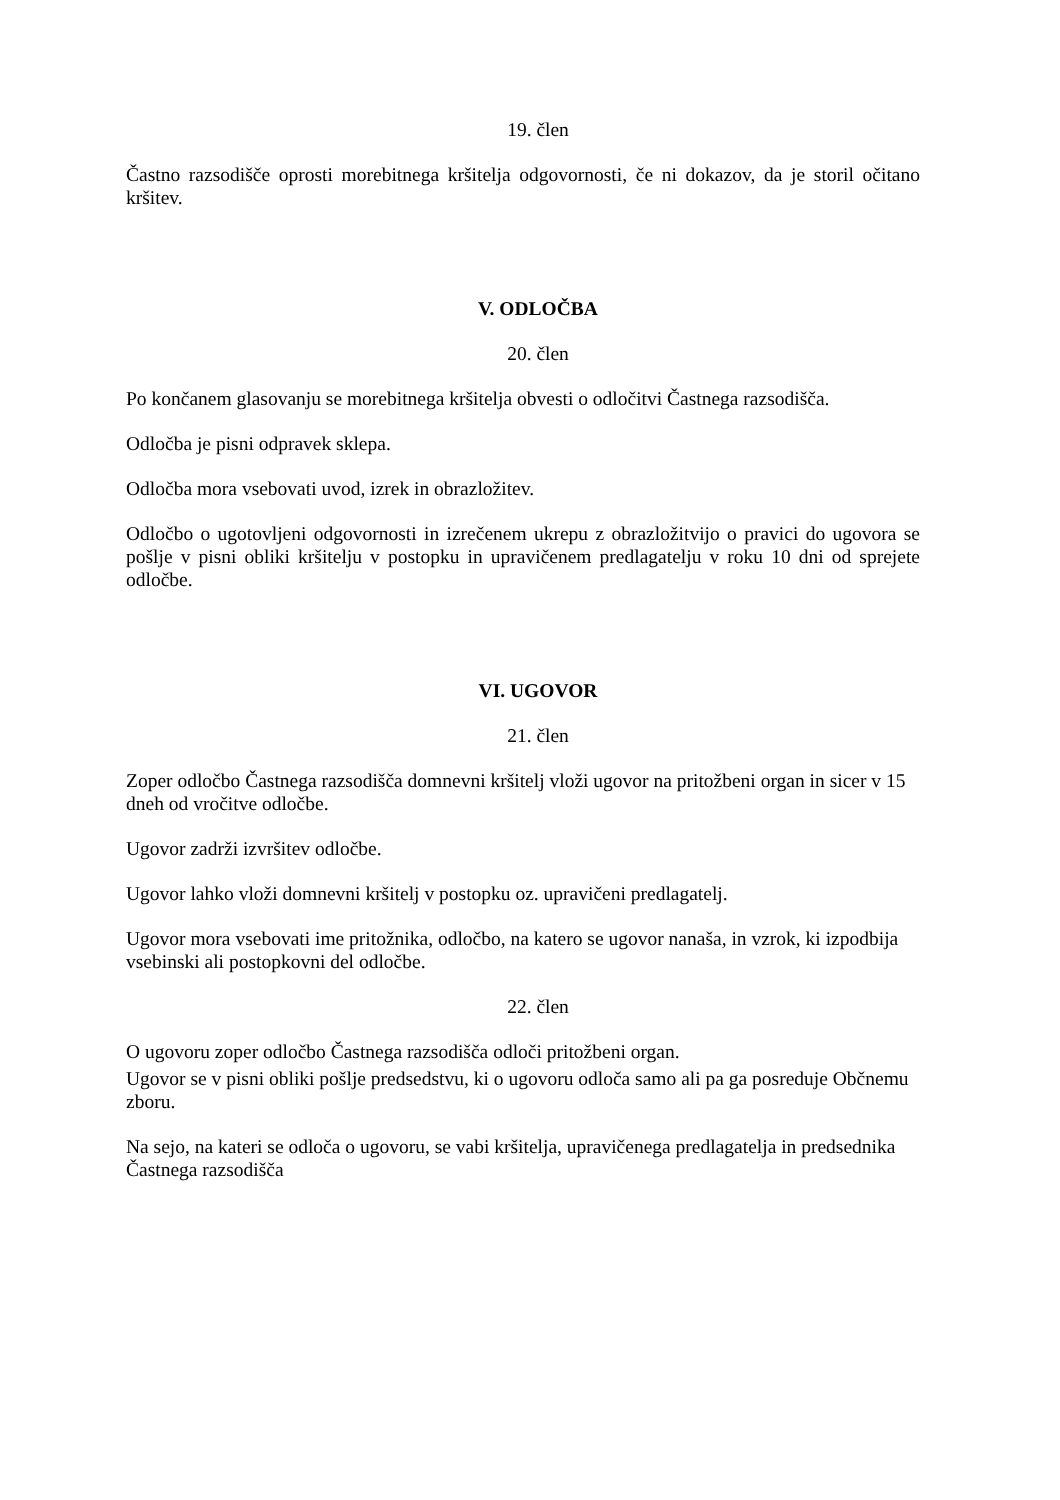19. člen
Častno razsodišče oprosti morebitnega kršitelja odgovornosti, če ni dokazov, da je storil očitano kršitev.
V. ODLOČBA
20. člen
Po končanem glasovanju se morebitnega kršitelja obvesti o odločitvi Častnega razsodišča.
Odločba je pisni odpravek sklepa.
Odločba mora vsebovati uvod, izrek in obrazložitev.
Odločbo o ugotovljeni odgovornosti in izrečenem ukrepu z obrazložitvijo o pravici do ugovora se pošlje v pisni obliki kršitelju v postopku in upravičenem predlagatelju v roku 10 dni od sprejete odločbe.
VI. UGOVOR
21. člen
Zoper odločbo Častnega razsodišča domnevni kršitelj vloži ugovor na pritožbeni organ in sicer v 15 dneh od vročitve odločbe.
Ugovor zadrži izvršitev odločbe.
Ugovor lahko vloži domnevni kršitelj v postopku oz. upravičeni predlagatelj.
Ugovor mora vsebovati ime pritožnika, odločbo, na katero se ugovor nanaša, in vzrok, ki izpodbija vsebinski ali postopkovni del odločbe.
22. člen
O ugovoru zoper odločbo Častnega razsodišča odloči pritožbeni organ.
Ugovor se v pisni obliki pošlje predsedstvu, ki o ugovoru odloča samo ali pa ga posreduje Občnemu zboru.
Na sejo, na kateri se odloča o ugovoru, se vabi kršitelja, upravičenega predlagatelja in predsednika Častnega razsodišča